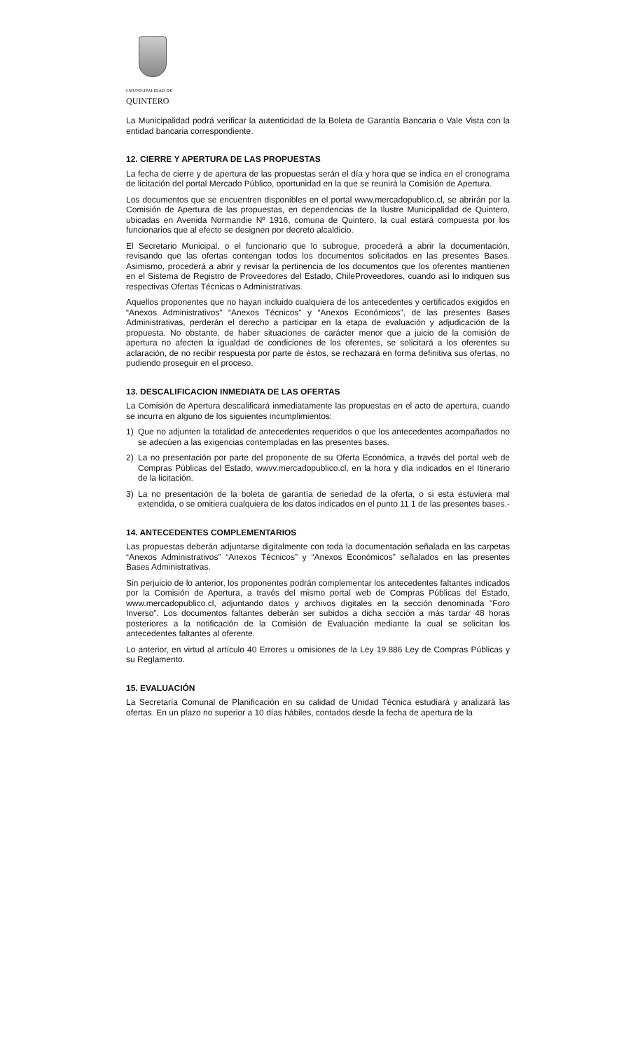I.MUNICIPALIDAD DE
QUINTERO
La Municipalidad podrá verificar la autenticidad de la Boleta de Garantía Bancaria o Vale Vista con la entidad bancaria correspondiente.
12. CIERRE Y APERTURA DE LAS PROPUESTAS
La fecha de cierre y de apertura de las propuestas serán el día y hora que se indica en el cronograma de licitación del portal Mercado Público, oportunidad en la que se reunirá la Comisión de Apertura.
Los documentos que se encuentren disponibles en el portal www.mercadopublico.cl, se abrirán por la Comisión de Apertura de las propuestas, en dependencias de la Ilustre Municipalidad de Quintero, ubicadas en Avenida Normandie Nº 1916, comuna de Quintero, la cual estará compuesta por los funcionarios que al efecto se designen por decreto alcaldicio.
El Secretario Municipal, o el funcionario que lo subrogue, procederá a abrir la documentación, revisando que las ofertas contengan todos los documentos solicitados en las presentes Bases. Asimismo, procederá a abrir y revisar la pertinencia de los documentos que los oferentes mantienen en el Sistema de Registro de Proveedores del Estado, ChileProveedores, cuando así lo indiquen sus respectivas Ofertas Técnicas o Administrativas.
Aquellos proponentes que no hayan incluido cualquiera de los antecedentes y certificados exigidos en “Anexos Administrativos” “Anexos Técnicos” y “Anexos Económicos”, de las presentes Bases Administrativas, perderán el derecho a participar en la etapa de evaluación y adjudicación de la propuesta. No obstante, de haber situaciones de carácter menor que a juicio de la comisión de apertura no afecten la igualdad de condiciones de los oferentes, se solicitará a los oferentes su aclaración, de no recibir respuesta por parte de éstos, se rechazará en forma definitiva sus ofertas, no pudiendo proseguir en el proceso.
13. DESCALIFICACION INMEDIATA DE LAS OFERTAS
La Comisión de Apertura descalificará inmediatamente las propuestas en el acto de apertura, cuando se incurra en alguno de los siguientes incumplimientos:
1) Que no adjunten la totalidad de antecedentes requeridos o que los antecedentes acompañados no se adecúen a las exigencias contempladas en las presentes bases.
2) La no presentación por parte del proponente de su Oferta Económica, a través del portal web de Compras Públicas del Estado, wwvv.mercadopublico.cl, en la hora y día indicados en el Itinerario de la licitación.
3) La no presentación de la boleta de garantía de seriedad de la oferta, o si esta estuviera mal extendida, o se omitiera cualquiera de los datos indicados en el punto 11.1 de las presentes bases.-
14. ANTECEDENTES COMPLEMENTARIOS
Las propuestas deberán adjuntarse digitalmente con toda la documentación señalada en las carpetas “Anexos Administrativos” “Anexos Técnicos” y “Anexos Económicos” señalados en las presentes Bases Administrativas.
Sin perjuicio de lo anterior, los proponentes podrán complementar los antecedentes faltantes indicados por la Comisión de Apertura, a través del mismo portal web de Compras Públicas del Estado, www.mercadopublico.cl, adjuntando datos y archivos digitales en la sección denominada "Foro Inverso". Los documentos faltantes deberán ser subidos a dicha sección a más tardar 48 horas posteriores a la notificación de la Comisión de Evaluación mediante la cual se solicitan los antecedentes faltantes al oferente.
Lo anterior, en virtud al artículo 40 Errores u omisiones de la Ley 19.886 Ley de Compras Públicas y su Reglamento.
15. EVALUACIÓN
La Secretaría Comunal de Planificación en su calidad de Unidad Técnica estudiará y analizará las ofertas. En un plazo no superior a 10 días hábiles, contados desde la fecha de apertura de la